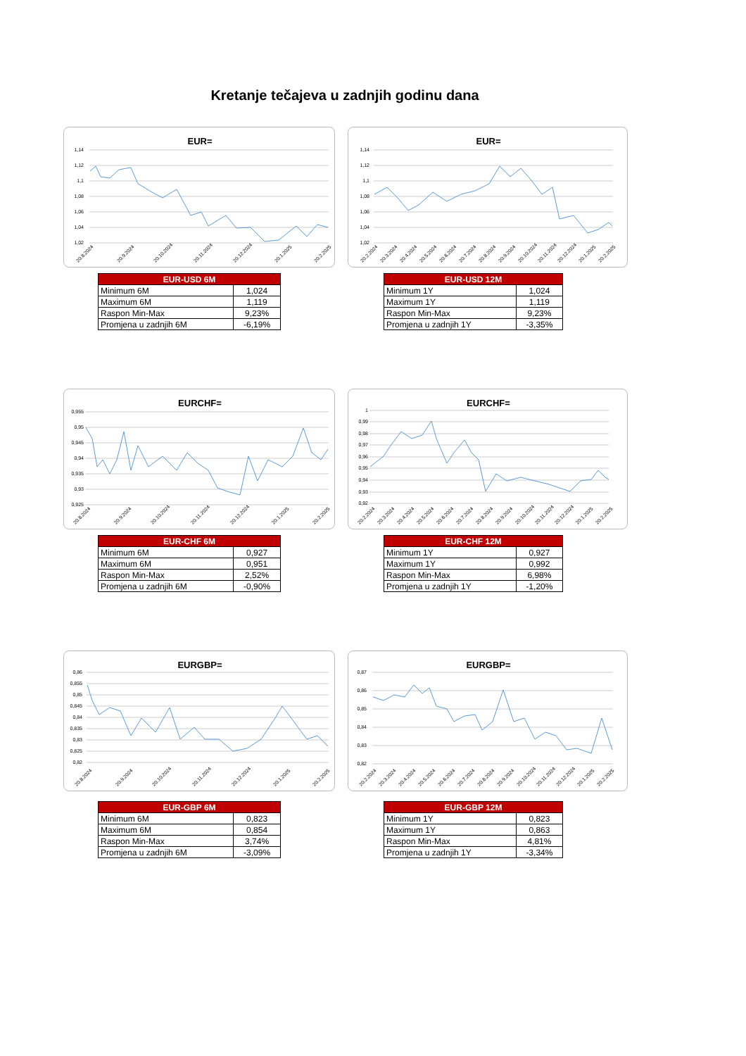Kretanje tečajeva u zadnjih godinu dana
EUR=
1,14
1,12
1,1
1,08
1,06
1,04
1,02
20.8.2024
20.9.2024
20.10.2024
20.11.2024
20.12.2024
20.1.2025
20.2.2025
EUR=
1,14
1,12
1,1
1,08
1,06
1,04
1,02
20.2.2024
20.3.2024
20.4.2024
20.5.2024
20.6.2024
20.7.2024
20.8.2024
20.9.2024
20.10.2024
20.11.2024
20.12.2024
20.1.2025
20.2.2025
| EUR-USD 6M | |
| --- | --- |
| Minimum 6M | 1,024 |
| Maximum 6M | 1,119 |
| Raspon Min-Max | 9,23% |
| Promjena u zadnjih 6M | -6,19% |
| EUR-USD 12M | |
| --- | --- |
| Minimum 1Y | 1,024 |
| Maximum 1Y | 1,119 |
| Raspon Min-Max | 9,23% |
| Promjena u zadnjih 1Y | -3,35% |
EURCHF=
0,955
0,95
0,945
0,94
0,935
0,93
0,925
20.8.2024
20.9.2024
20.10.2024
20.11.2024
20.12.2024
20.1.2025
20.2.2025
EURCHF=
1
0,99
0,98
0,97
0,96
0,95
0,94
0,93
0,92
20.2.2024
20.3.2024
20.4.2024
20.5.2024
20.6.2024
20.7.2024
20.8.2024
20.9.2024
20.10.2024
20.11.2024
20.12.2024
20.1.2025
20.2.2025
| EUR-CHF 6M | |
| --- | --- |
| Minimum 6M | 0,927 |
| Maximum 6M | 0,951 |
| Raspon Min-Max | 2,52% |
| Promjena u zadnjih 6M | -0,90% |
| EUR-CHF 12M | |
| --- | --- |
| Minimum 1Y | 0,927 |
| Maximum 1Y | 0,992 |
| Raspon Min-Max | 6,98% |
| Promjena u zadnjih 1Y | -1,20% |
EURGBP=
0,86
0,855
0,85
0,845
0,84
0,835
0,83
0,825
0,82
20.8.2024
20.9.2024
20.10.2024
20.11.2024
20.12.2024
20.1.2025
20.2.2025
EURGBP=
0,87
0,86
0,85
0,84
0,83
0,82
20.2.2024
20.3.2024
20.4.2024
20.5.2024
20.6.2024
20.7.2024
20.8.2024
20.9.2024
20.10.2024
20.11.2024
20.12.2024
20.1.2025
20.2.2025
| EUR-GBP 6M | |
| --- | --- |
| Minimum 6M | 0,823 |
| Maximum 6M | 0,854 |
| Raspon Min-Max | 3,74% |
| Promjena u zadnjih 6M | -3,09% |
| EUR-GBP 12M | |
| --- | --- |
| Minimum 1Y | 0,823 |
| Maximum 1Y | 0,863 |
| Raspon Min-Max | 4,81% |
| Promjena u zadnjih 1Y | -3,34% |